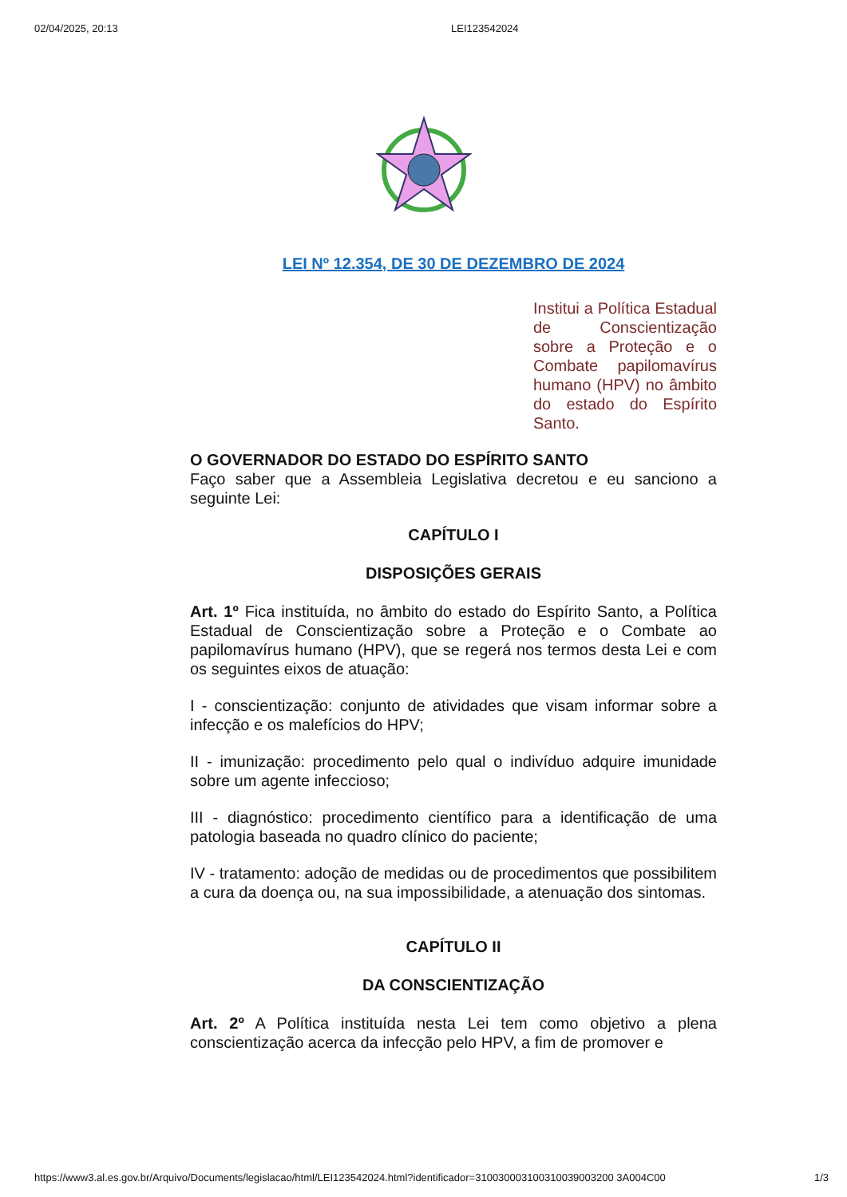02/04/2025, 20:13 LEI123542024
LEI Nº 12.354, DE 30 DE DEZEMBRO DE 2024
Institui a Política Estadual de Conscientização sobre a Proteção e o Combate papilomavírus humano (HPV) no âmbito do estado do Espírito Santo.
O GOVERNADOR DO ESTADO DO ESPÍRITO SANTO
Faço saber que a Assembleia Legislativa decretou e eu sanciono a seguinte Lei:
CAPÍTULO I
DISPOSIÇÕES GERAIS
Art. 1º Fica instituída, no âmbito do estado do Espírito Santo, a Política Estadual de Conscientização sobre a Proteção e o Combate ao papilomavírus humano (HPV), que se regerá nos termos desta Lei e com os seguintes eixos de atuação:
I - conscientização: conjunto de atividades que visam informar sobre a infecção e os malefícios do HPV;
II - imunização: procedimento pelo qual o indivíduo adquire imunidade sobre um agente infeccioso;
III - diagnóstico: procedimento científico para a identificação de uma patologia baseada no quadro clínico do paciente;
IV - tratamento: adoção de medidas ou de procedimentos que possibilitem a cura da doença ou, na sua impossibilidade, a atenuação dos sintomas.
CAPÍTULO II
DA CONSCIENTIZAÇÃO
Art. 2º A Política instituída nesta Lei tem como objetivo a plena conscientização acerca da infecção pelo HPV, a fim de promover e
https://www3.al.es.gov.br/Arquivo/Documents/legislacao/html/LEI123542024.html?identificador=310030003100310039003200 3A004C00 1/3